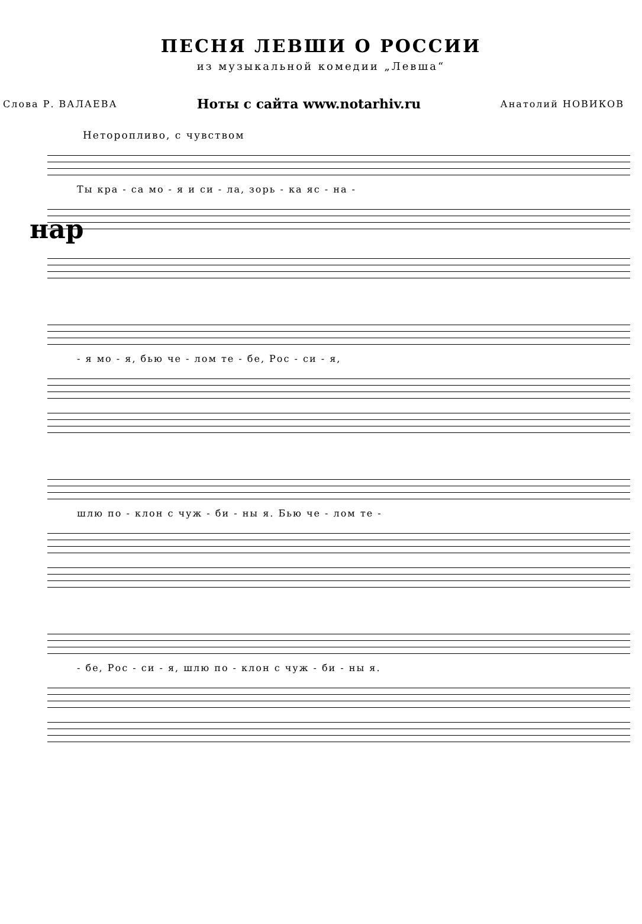ПЕСНЯ ЛЕВШИ О РОССИИ
из музыкальной комедии „Левша“
Слова Р. ВАЛАЕВА Ноты с сайта www.notarhiv.ru Анатолий НОВИКОВ
Неторопливо, с чувством
Ты кра - са мо - я и си - ла, зорь - ка яс - на -
нар
- я мо - я, бью че - лом те - бе, Рос - си - я,
шлю по - клон с чуж - би - ны я. Бью че - лом те -
- бе, Рос - си - я, шлю по - клон с чуж - би - ны я.